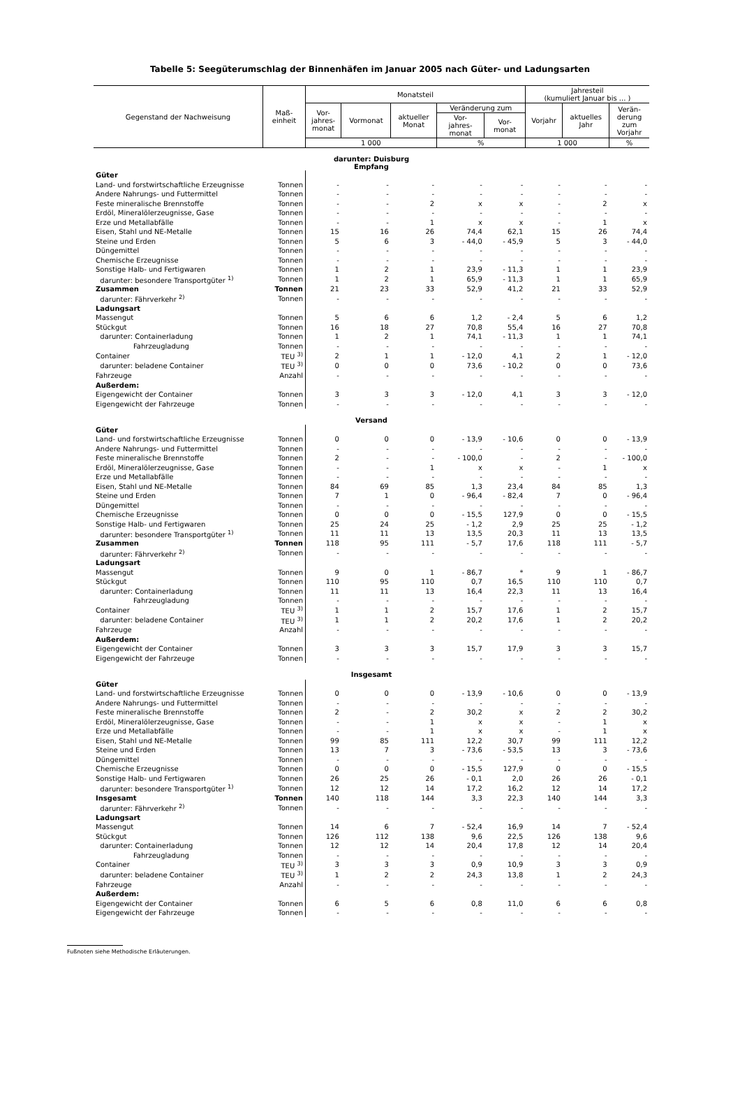Tabelle 5: Seegüterumschlag der Binnenhäfen im Januar 2005 nach Güter- und Ladungsarten
| Gegenstand der Nachweisung | Maß- einheit | Monatsteil | | | | | Jahresteil (kumuliert Januar bis ... ) | | |
| --- | --- | --- | --- | --- | --- | --- | --- | --- | --- |
| | | Vor- jahres- monat | Vormonat | aktueller Monat | Veränderung zum | | Vorjahr | aktuelles Jahr | Verän- derung zum Vorjahr |
| | | | | | Vor- jahres- monat | Vor- monat | | | |
| | | 1 000 | | | % | | 1 000 | | % |
| darunter: Duisburg Empfang | | | | | | | | | |
| Güter | | | | | | | | | |
| Land- und forstwirtschaftliche Erzeugnisse | Tonnen | - | - | - | - | - | - | - | - |
| Andere Nahrungs- und Futtermittel | Tonnen | - | - | - | - | - | - | - | - |
| Feste mineralische Brennstoffe | Tonnen | - | - | 2 | x | x | - | 2 | x |
| Erdöl, Mineralölerzeugnisse, Gase | Tonnen | - | - | - | - | - | - | - | - |
| Erze und Metallabfälle | Tonnen | - | - | 1 | x | x | - | 1 | x |
| Eisen, Stahl und NE-Metalle | Tonnen | 15 | 16 | 26 | 74,4 | 62,1 | 15 | 26 | 74,4 |
| Steine und Erden | Tonnen | 5 | 6 | 3 | - 44,0 | - 45,9 | 5 | 3 | - 44,0 |
| Düngemittel | Tonnen | - | - | - | - | - | - | - | - |
| Chemische Erzeugnisse | Tonnen | - | - | - | - | - | - | - | - |
| Sonstige Halb- und Fertigwaren | Tonnen | 1 | 2 | 1 | 23,9 | - 11,3 | 1 | 1 | 23,9 |
| darunter: besondere Transportgüter <sup>1)</sup> | Tonnen | 1 | 2 | 1 | 65,9 | - 11,3 | 1 | 1 | 65,9 |
| Zusammen | Tonnen | 21 | 23 | 33 | 52,9 | 41,2 | 21 | 33 | 52,9 |
| darunter: Fährverkehr <sup>2)</sup> | Tonnen | - | - | - | - | - | - | - | - |
| Ladungsart | | | | | | | | | |
| Massengut | Tonnen | 5 | 6 | 6 | 1,2 | - 2,4 | 5 | 6 | 1,2 |
| Stückgut | Tonnen | 16 | 18 | 27 | 70,8 | 55,4 | 16 | 27 | 70,8 |
| darunter: Containerladung | Tonnen | 1 | 2 | 1 | 74,1 | - 11,3 | 1 | 1 | 74,1 |
| Fahrzeugladung | Tonnen | - | - | - | - | - | - | - | - |
| Container | TEU <sup>3)</sup> | 2 | 1 | 1 | - 12,0 | 4,1 | 2 | 1 | - 12,0 |
| darunter: beladene Container | TEU <sup>3)</sup> | 0 | 0 | 0 | 73,6 | - 10,2 | 0 | 0 | 73,6 |
| Fahrzeuge | Anzahl | - | - | - | - | - | - | - | - |
| Außerdem: | | | | | | | | | |
| Eigengewicht der Container | Tonnen | 3 | 3 | 3 | - 12,0 | 4,1 | 3 | 3 | - 12,0 |
| Eigengewicht der Fahrzeuge | Tonnen | - | - | - | - | - | - | - | - |
| Versand | | | | | | | | | |
| Güter | | | | | | | | | |
| Land- und forstwirtschaftliche Erzeugnisse | Tonnen | 0 | 0 | 0 | - 13,9 | - 10,6 | 0 | 0 | - 13,9 |
| Andere Nahrungs- und Futtermittel | Tonnen | - | - | - | - | - | - | - | - |
| Feste mineralische Brennstoffe | Tonnen | 2 | - | - | - 100,0 | - | 2 | - | - 100,0 |
| Erdöl, Mineralölerzeugnisse, Gase | Tonnen | - | - | 1 | x | x | - | 1 | x |
| Erze und Metallabfälle | Tonnen | - | - | - | - | - | - | - | - |
| Eisen, Stahl und NE-Metalle | Tonnen | 84 | 69 | 85 | 1,3 | 23,4 | 84 | 85 | 1,3 |
| Steine und Erden | Tonnen | 7 | 1 | 0 | - 96,4 | - 82,4 | 7 | 0 | - 96,4 |
| Düngemittel | Tonnen | - | - | - | - | - | - | - | - |
| Chemische Erzeugnisse | Tonnen | 0 | 0 | 0 | - 15,5 | 127,9 | 0 | 0 | - 15,5 |
| Sonstige Halb- und Fertigwaren | Tonnen | 25 | 24 | 25 | - 1,2 | 2,9 | 25 | 25 | - 1,2 |
| darunter: besondere Transportgüter <sup>1)</sup> | Tonnen | 11 | 11 | 13 | 13,5 | 20,3 | 11 | 13 | 13,5 |
| Zusammen | Tonnen | 118 | 95 | 111 | - 5,7 | 17,6 | 118 | 111 | - 5,7 |
| darunter: Fährverkehr <sup>2)</sup> | Tonnen | - | - | - | - | - | - | - | - |
| Ladungsart | | | | | | | | | |
| Massengut | Tonnen | 9 | 0 | 1 | - 86,7 | * | 9 | 1 | - 86,7 |
| Stückgut | Tonnen | 110 | 95 | 110 | 0,7 | 16,5 | 110 | 110 | 0,7 |
| darunter: Containerladung | Tonnen | 11 | 11 | 13 | 16,4 | 22,3 | 11 | 13 | 16,4 |
| Fahrzeugladung | Tonnen | - | - | - | - | - | - | - | - |
| Container | TEU <sup>3)</sup> | 1 | 1 | 2 | 15,7 | 17,6 | 1 | 2 | 15,7 |
| darunter: beladene Container | TEU <sup>3)</sup> | 1 | 1 | 2 | 20,2 | 17,6 | 1 | 2 | 20,2 |
| Fahrzeuge | Anzahl | - | - | - | - | - | - | - | - |
| Außerdem: | | | | | | | | | |
| Eigengewicht der Container | Tonnen | 3 | 3 | 3 | 15,7 | 17,9 | 3 | 3 | 15,7 |
| Eigengewicht der Fahrzeuge | Tonnen | - | - | - | - | - | - | - | - |
| Insgesamt | | | | | | | | | |
| Güter | | | | | | | | | |
| Land- und forstwirtschaftliche Erzeugnisse | Tonnen | 0 | 0 | 0 | - 13,9 | - 10,6 | 0 | 0 | - 13,9 |
| Andere Nahrungs- und Futtermittel | Tonnen | - | - | - | - | - | - | - | - |
| Feste mineralische Brennstoffe | Tonnen | 2 | - | 2 | 30,2 | x | 2 | 2 | 30,2 |
| Erdöl, Mineralölerzeugnisse, Gase | Tonnen | - | - | 1 | x | x | - | 1 | x |
| Erze und Metallabfälle | Tonnen | - | - | 1 | x | x | - | 1 | x |
| Eisen, Stahl und NE-Metalle | Tonnen | 99 | 85 | 111 | 12,2 | 30,7 | 99 | 111 | 12,2 |
| Steine und Erden | Tonnen | 13 | 7 | 3 | - 73,6 | - 53,5 | 13 | 3 | - 73,6 |
| Düngemittel | Tonnen | - | - | - | - | - | - | - | - |
| Chemische Erzeugnisse | Tonnen | 0 | 0 | 0 | - 15,5 | 127,9 | 0 | 0 | - 15,5 |
| Sonstige Halb- und Fertigwaren | Tonnen | 26 | 25 | 26 | - 0,1 | 2,0 | 26 | 26 | - 0,1 |
| darunter: besondere Transportgüter <sup>1)</sup> | Tonnen | 12 | 12 | 14 | 17,2 | 16,2 | 12 | 14 | 17,2 |
| Insgesamt | Tonnen | 140 | 118 | 144 | 3,3 | 22,3 | 140 | 144 | 3,3 |
| darunter: Fährverkehr <sup>2)</sup> | Tonnen | - | - | - | - | - | - | - | - |
| Ladungsart | | | | | | | | | |
| Massengut | Tonnen | 14 | 6 | 7 | - 52,4 | 16,9 | 14 | 7 | - 52,4 |
| Stückgut | Tonnen | 126 | 112 | 138 | 9,6 | 22,5 | 126 | 138 | 9,6 |
| darunter: Containerladung | Tonnen | 12 | 12 | 14 | 20,4 | 17,8 | 12 | 14 | 20,4 |
| Fahrzeugladung | Tonnen | - | - | - | - | - | - | - | - |
| Container | TEU <sup>3)</sup> | 3 | 3 | 3 | 0,9 | 10,9 | 3 | 3 | 0,9 |
| darunter: beladene Container | TEU <sup>3)</sup> | 1 | 2 | 2 | 24,3 | 13,8 | 1 | 2 | 24,3 |
| Fahrzeuge | Anzahl | - | - | - | - | - | - | - | - |
| Außerdem: | | | | | | | | | |
| Eigengewicht der Container | Tonnen | 6 | 5 | 6 | 0,8 | 11,0 | 6 | 6 | 0,8 |
| Eigengewicht der Fahrzeuge | Tonnen | - | - | - | - | - | - | - | - |
Fußnoten siehe Methodische Erläuterungen.